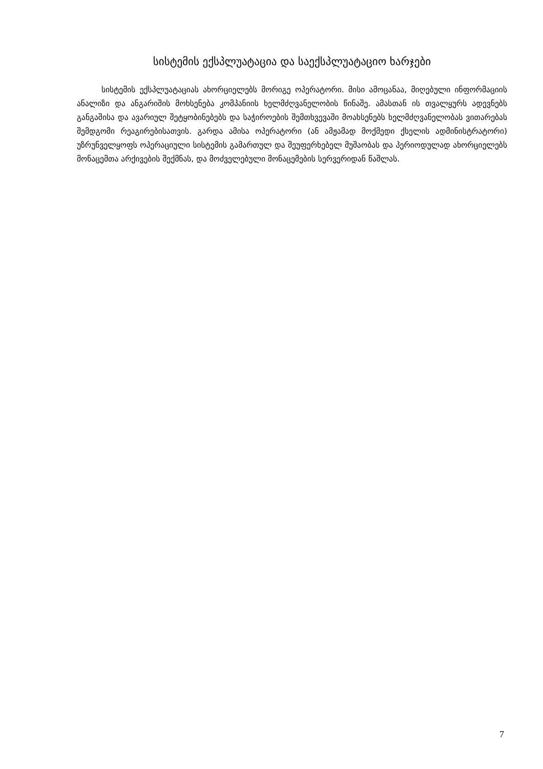სისტემის ექსპლუატაცია და საექსპლუატაციო ხარჯები
სისტემის ექსპლუატაციას ახორციელებს მორიგე ოპერატორი. მისი ამოცანაა, მიღებული ინფორმაციის ანალიზი და ანგარიშის მოხსენება კომპანიის ხელმძღვანელობის წინაშე. ამასთან ის თვალყურს ადევნებს განგაშისა და ავარიულ შეტყობინებებს და საჭიროების შემთხვევაში მოახსენებს ხელმძღვანელობას ვითარებას შემდგომი რეაგირებისათვის. გარდა ამისა ოპერატორი (ან ამჟამად მოქმედი ქსელის ადმინისტრატორი) უზრუნველყოფს ოპერაციული სისტემის გამართულ და შეუფერხებელ მუშაობას და პერიოდულად ახორციელებს მონაცემთა არქივების შექმნას, და მოძველებული მონაცემების სერვერიდან წაშლას.
7